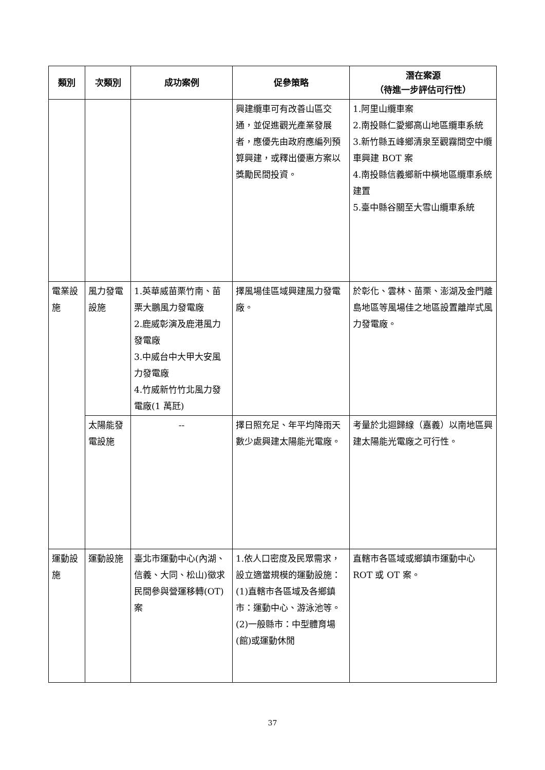| 類別 | 次類別 | 成功案例 | 促參策略 | 潛在案源 （待進一步評估可行性） |
| --- | --- | --- | --- | --- |
| | | | 興建纜車可有改善山區交通，並促進觀光產業發展者，應優先由政府應編列預算興建，或釋出優惠方案以獎勵民間投資。 | 1.阿里山纜車案 2.南投縣仁愛鄉高山地區纜車系統 3.新竹縣五峰鄉清泉至觀霧間空中纜車興建 BOT 案 4.南投縣信義鄉新中橫地區纜車系統建置 5.臺中縣谷關至大雪山纜車系統 |
| 電業設施 | 風力發電設施 | 1.英華威苗栗竹南、苗栗大鵬風力發電廠 2.鹿威彰演及鹿港風力發電廠 3.中威台中大甲大安風力發電廠 4.竹威新竹竹北風力發電廠(1 萬瓩) | 擇風場佳區域興建風力發電廠。 | 於彰化、雲林、苗栗、澎湖及金門離島地區等風場佳之地區設置離岸式風力發電廠。 |
| | 太陽能發電設施 | -- | 擇日照充足、年平均降雨天數少處興建太陽能光電廠。 | 考量於北迴歸線（嘉義）以南地區興建太陽能光電廠之可行性。 |
| 運動設施 | 運動設施 | 臺北市運動中心(內湖、信義、大同、松山)徵求民間參與營運移轉(OT)案 | 1.依人口密度及民眾需求，設立適當規模的運動設施： (1)直轄市各區域及各鄉鎮市：運動中心、游泳池等。 (2)一般縣市：中型體育場(館)或運動休閒 | 直轄市各區域或鄉鎮市運動中心 ROT 或 OT 案。 |
37